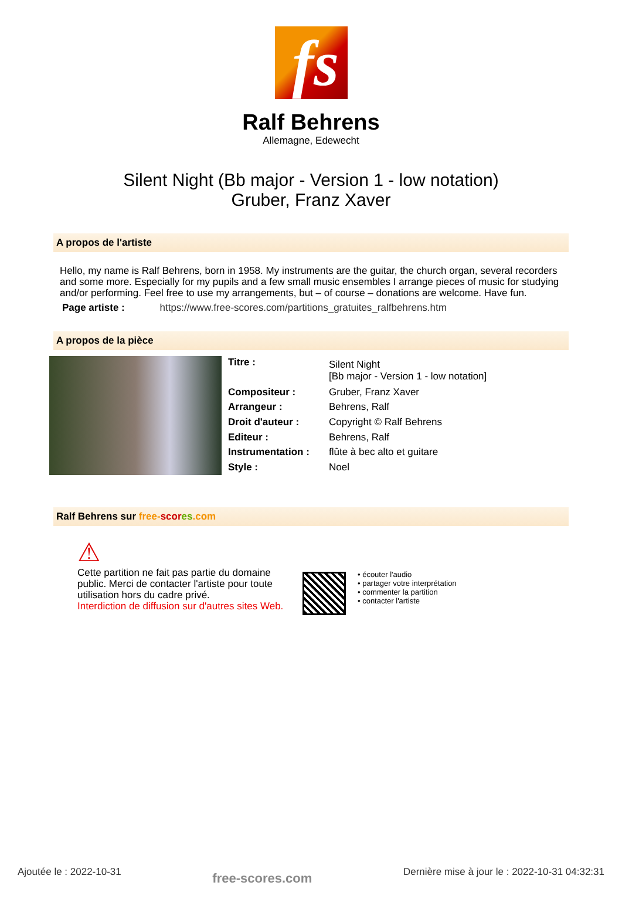fs
Ralf Behrens
Allemagne, Edewecht
Silent Night (Bb major - Version 1 - low notation)
Gruber, Franz Xaver
A propos de l'artiste
Hello, my name is Ralf Behrens, born in 1958. My instruments are the guitar, the church organ, several recorders and some more. Especially for my pupils and a few small music ensembles I arrange pieces of music for studying and/or performing. Feel free to use my arrangements, but – of course – donations are welcome. Have fun.
Page artiste : https://www.free-scores.com/partitions_gratuites_ralfbehrens.htm
A propos de la pièce
| Titre : | Silent Night [Bb major - Version 1 - low notation] |
| Compositeur : | Gruber, Franz Xaver |
| Arrangeur : | Behrens, Ralf |
| Droit d'auteur : | Copyright © Ralf Behrens |
| Editeur : | Behrens, Ralf |
| Instrumentation : | flûte à bec alto et guitare |
| Style : | Noel |
Ralf Behrens sur free-scor es.com
⚠
Cette partition ne fait pas partie du domaine public. Merci de contacter l'artiste pour toute utilisation hors du cadre privé.
Interdiction de diffusion sur d'autres sites Web.
• écouter l'audio
• partager votre interprétation
• commenter la partition
• contacter l'artiste
Ajoutée le : 2022-10-31 free-scores.com Dernière mise à jour le : 2022-10-31 04:32:31